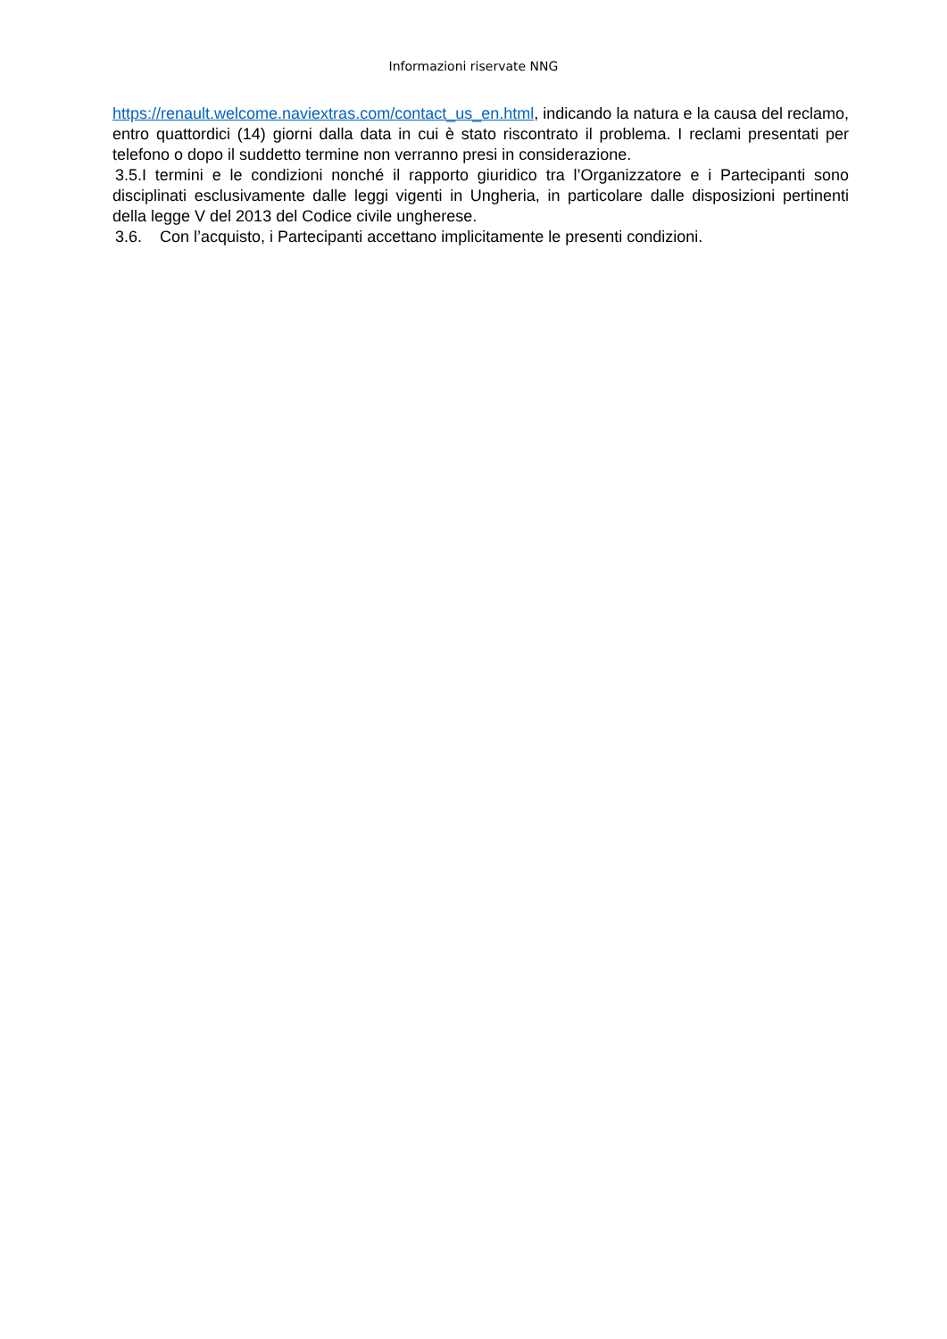Informazioni riservate NNG
https://renault.welcome.naviextras.com/contact_us_en.html, indicando la natura e la causa del reclamo, entro quattordici (14) giorni dalla data in cui è stato riscontrato il problema. I reclami presentati per telefono o dopo il suddetto termine non verranno presi in considerazione.
3.5. I termini e le condizioni nonché il rapporto giuridico tra l’Organizzatore e i Partecipanti sono disciplinati esclusivamente dalle leggi vigenti in Ungheria, in particolare dalle disposizioni pertinenti della legge V del 2013 del Codice civile ungherese.
3.6. Con l’acquisto, i Partecipanti accettano implicitamente le presenti condizioni.